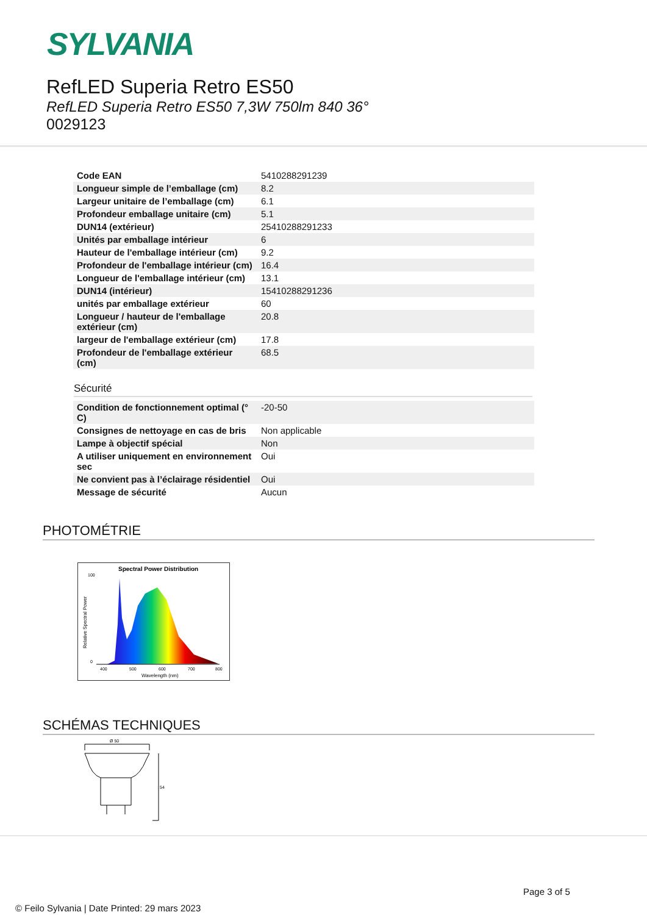SYLVANIA
RefLED Superia Retro ES50
RefLED Superia Retro ES50 7,3W 750lm 840 36°
0029123
| Code EAN | 5410288291239 |
| Longueur simple de l’emballage (cm) | 8.2 |
| Largeur unitaire de l’emballage (cm) | 6.1 |
| Profondeur emballage unitaire (cm) | 5.1 |
| DUN14 (extérieur) | 25410288291233 |
| Unités par emballage intérieur | 6 |
| Hauteur de l'emballage intérieur (cm) | 9.2 |
| Profondeur de l'emballage intérieur (cm) | 16.4 |
| Longueur de l'emballage intérieur (cm) | 13.1 |
| DUN14 (intérieur) | 15410288291236 |
| unités par emballage extérieur | 60 |
| Longueur / hauteur de l'emballage extérieur (cm) | 20.8 |
| largeur de l'emballage extérieur (cm) | 17.8 |
| Profondeur de l'emballage extérieur (cm) | 68.5 |
Sécurité
| Condition de fonctionnement optimal (° C) | -20-50 |
| Consignes de nettoyage en cas de bris | Non applicable |
| Lampe à objectif spécial | Non |
| A utiliser uniquement en environnement sec | Oui |
| Ne convient pas à l’éclairage résidentiel | Oui |
| Message de sécurité | Aucun |
PHOTOMÉTRIE
Spectral Power Distribution
100
0
400
500
600
700
800
Wavelength (nm)
Relative Spectral Power
SCHÉMAS TECHNIQUES
Ø 50
54
Page 3 of 5
© Feilo Sylvania | Date Printed: 29 mars 2023